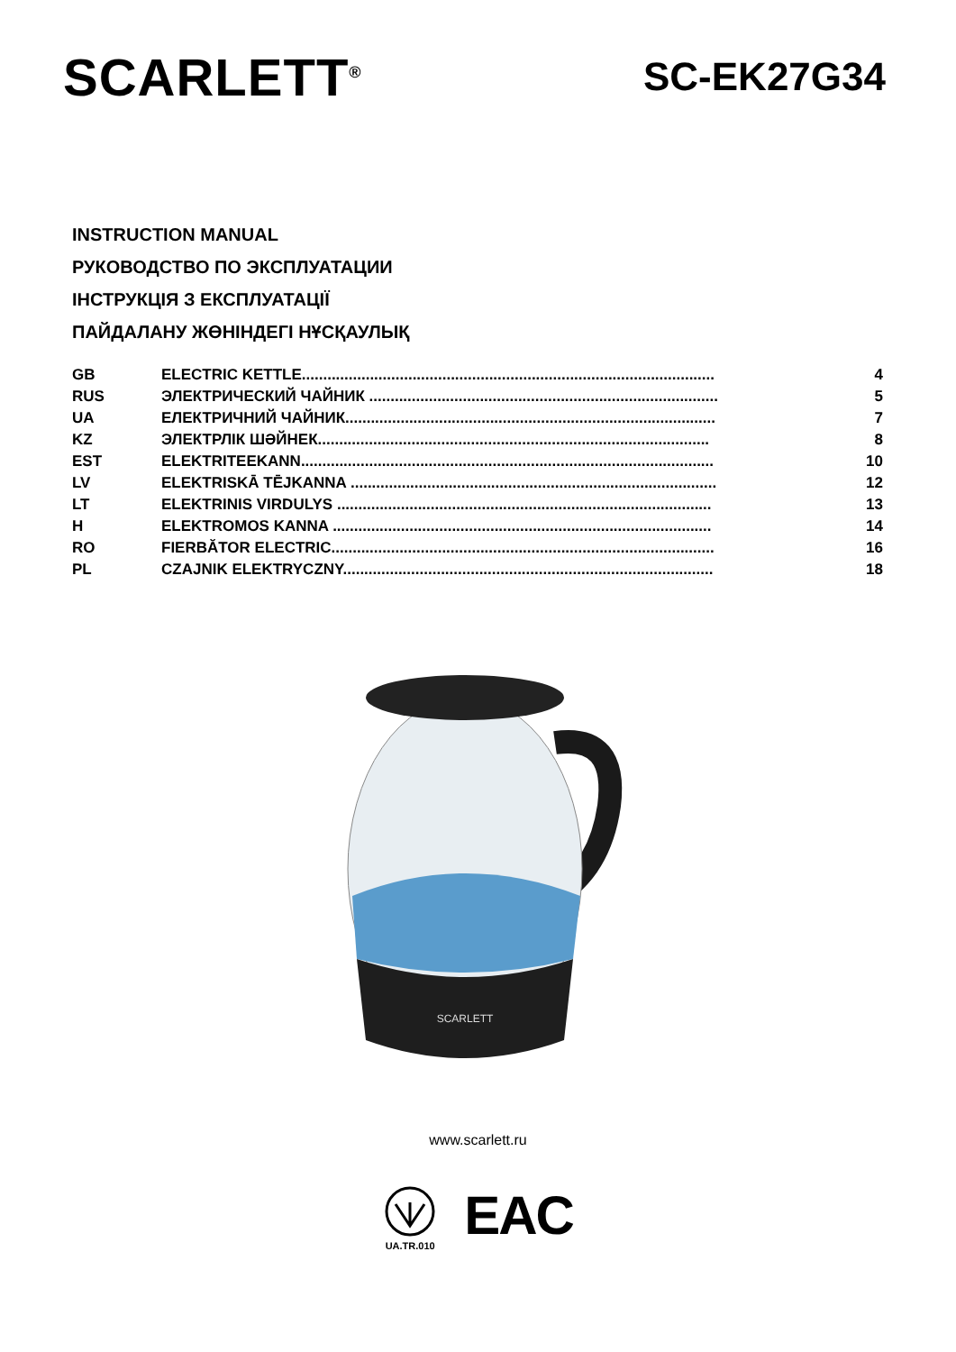SCARLETT<sup>®</sup>
SC-EK27G34
INSTRUCTION MANUAL
РУКОВОДСТВО ПО ЭКСПЛУАТАЦИИ
ІНСТРУКЦІЯ З ЕКСПЛУАТАЦІЇ
ПАЙДАЛАНУ ЖӨНІНДЕГІ НҰСҚАУЛЫҚ
| GB | ELECTRIC KETTLE................................................................................................. | 4 |
| RUS | ЭЛЕКТРИЧЕСКИЙ ЧАЙНИК .................................................................................. | 5 |
| UA | ЕЛЕКТРИЧНИЙ ЧАЙНИК....................................................................................... | 7 |
| KZ | ЭЛЕКТРЛІК ШӘЙНЕК............................................................................................ | 8 |
| EST | ELEKTRITEEKANN................................................................................................. | 10 |
| LV | ELEKTRISKĀ TĒJKANNA ...................................................................................... | 12 |
| LT | ELEKTRINIS VIRDULYS ........................................................................................ | 13 |
| H | ELEKTROMOS KANNA ......................................................................................... | 14 |
| RO | FIERBĂTOR ELECTRIC.......................................................................................... | 16 |
| PL | CZAJNIK ELEKTRYCZNY....................................................................................... | 18 |
SCARLETT
www.scarlett.ru
UA.TR.010
EAC